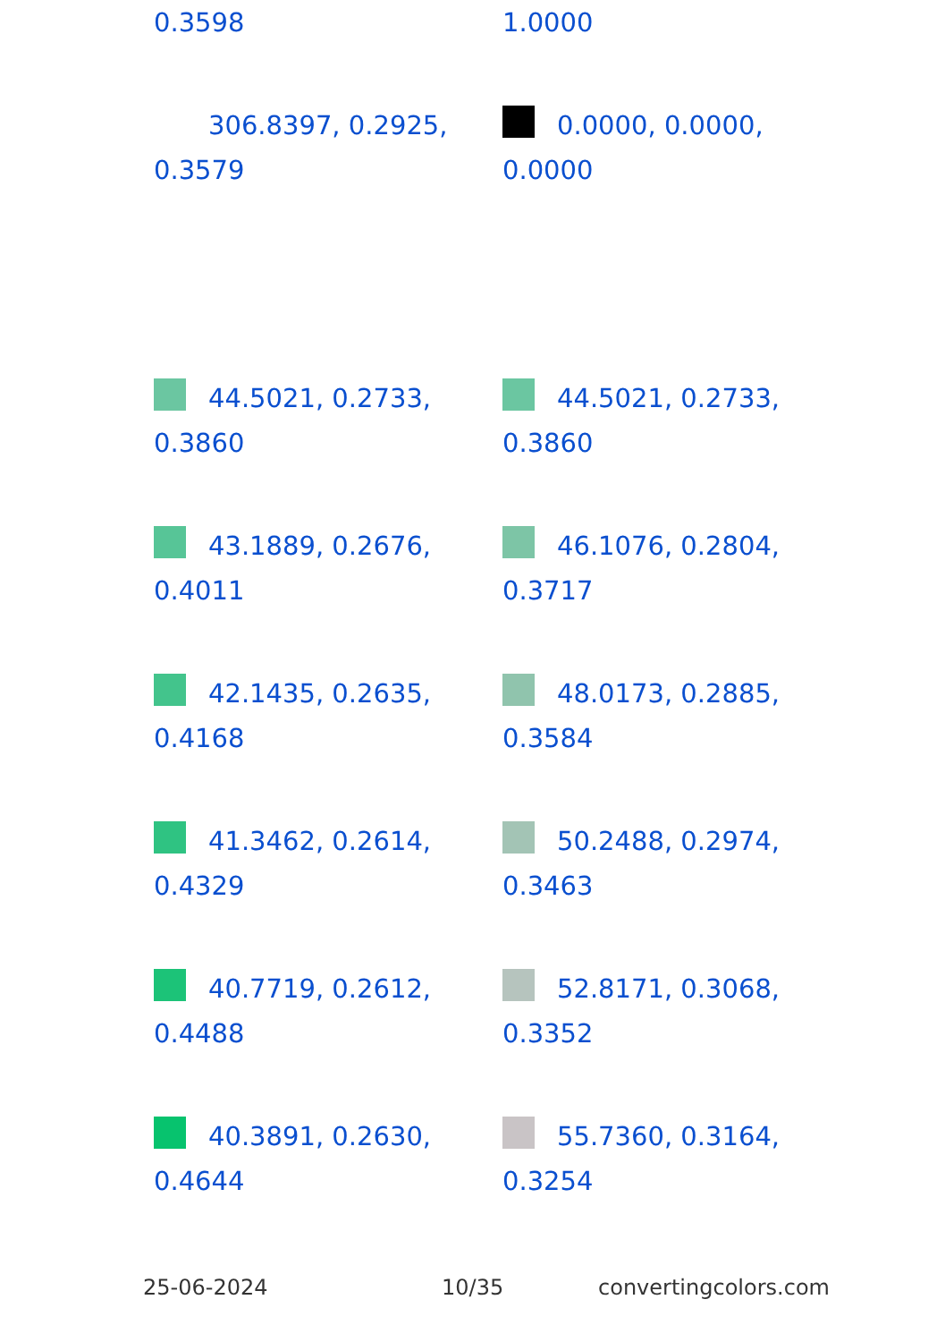0.3598 1.0000
306.8397, 0.2925, 0.3579
0.0000, 0.0000, 0.0000
44.5021, 0.2733, 0.3860
44.5021, 0.2733, 0.3860
43.1889, 0.2676, 0.4011
46.1076, 0.2804, 0.3717
42.1435, 0.2635, 0.4168
48.0173, 0.2885, 0.3584
41.3462, 0.2614, 0.4329
50.2488, 0.2974, 0.3463
40.7719, 0.2612, 0.4488
52.8171, 0.3068, 0.3352
40.3891, 0.2630, 0.4644
55.7360, 0.3164, 0.3254
25-06-2024 10/35 convertingcolors.com